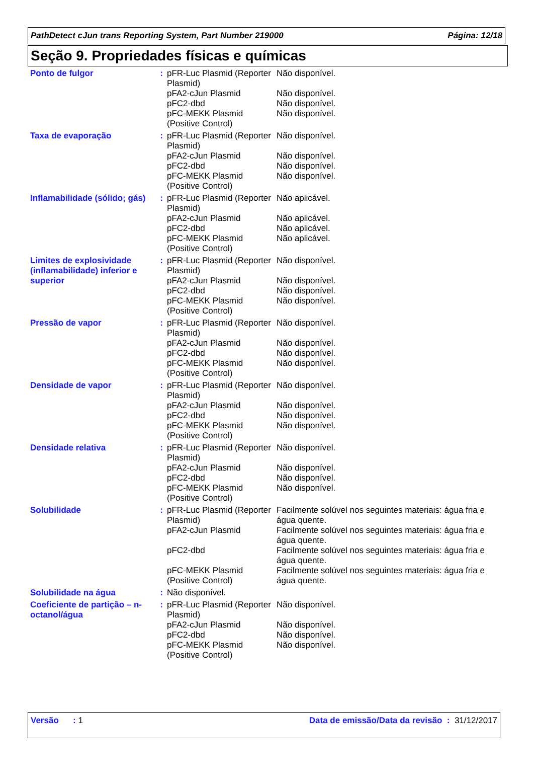PathDetect cJun trans Reporting System, Part Number 219000 Página: 12/18
Seção 9. Propriedades físicas e químicas
| Ponto de fulgor | : | / pFR-Luc Plasmid (Reporter Plasmid) / Não disponível. / / pFA2-cJun Plasmid / Não disponível. / / pFC2-dbd / Não disponível. / / pFC-MEKK Plasmid (Positive Control) / Não disponível. / |
| Taxa de evaporação | : | / pFR-Luc Plasmid (Reporter Plasmid) / Não disponível. / / pFA2-cJun Plasmid / Não disponível. / / pFC2-dbd / Não disponível. / / pFC-MEKK Plasmid (Positive Control) / Não disponível. / |
| Inflamabilidade (sólido; gás) | : | / pFR-Luc Plasmid (Reporter Plasmid) / Não aplicável. / / pFA2-cJun Plasmid / Não aplicável. / / pFC2-dbd / Não aplicável. / / pFC-MEKK Plasmid (Positive Control) / Não aplicável. / |
| Limites de explosividade (inflamabilidade) inferior e superior | : | / pFR-Luc Plasmid (Reporter Plasmid) / Não disponível. / / pFA2-cJun Plasmid / Não disponível. / / pFC2-dbd / Não disponível. / / pFC-MEKK Plasmid (Positive Control) / Não disponível. / |
| Pressão de vapor | : | / pFR-Luc Plasmid (Reporter Plasmid) / Não disponível. / / pFA2-cJun Plasmid / Não disponível. / / pFC2-dbd / Não disponível. / / pFC-MEKK Plasmid (Positive Control) / Não disponível. / |
| Densidade de vapor | : | / pFR-Luc Plasmid (Reporter Plasmid) / Não disponível. / / pFA2-cJun Plasmid / Não disponível. / / pFC2-dbd / Não disponível. / / pFC-MEKK Plasmid (Positive Control) / Não disponível. / |
| Densidade relativa | : | / pFR-Luc Plasmid (Reporter Plasmid) / Não disponível. / / pFA2-cJun Plasmid / Não disponível. / / pFC2-dbd / Não disponível. / / pFC-MEKK Plasmid (Positive Control) / Não disponível. / |
| Solubilidade | : | / pFR-Luc Plasmid (Reporter Plasmid) / Facilmente solúvel nos seguintes materiais: água fria e água quente. / / pFA2-cJun Plasmid / Facilmente solúvel nos seguintes materiais: água fria e água quente. / / pFC2-dbd / Facilmente solúvel nos seguintes materiais: água fria e água quente. / / pFC-MEKK Plasmid (Positive Control) / Facilmente solúvel nos seguintes materiais: água fria e água quente. / |
| Solubilidade na água | : | Não disponível. |
| Coeficiente de partição – n-octanol/água | : | / pFR-Luc Plasmid (Reporter Plasmid) / Não disponível. / / pFA2-cJun Plasmid / Não disponível. / / pFC2-dbd / Não disponível. / / pFC-MEKK Plasmid (Positive Control) / Não disponível. / |
Versão : 1 Data de emissão/Data da revisão : 31/12/2017